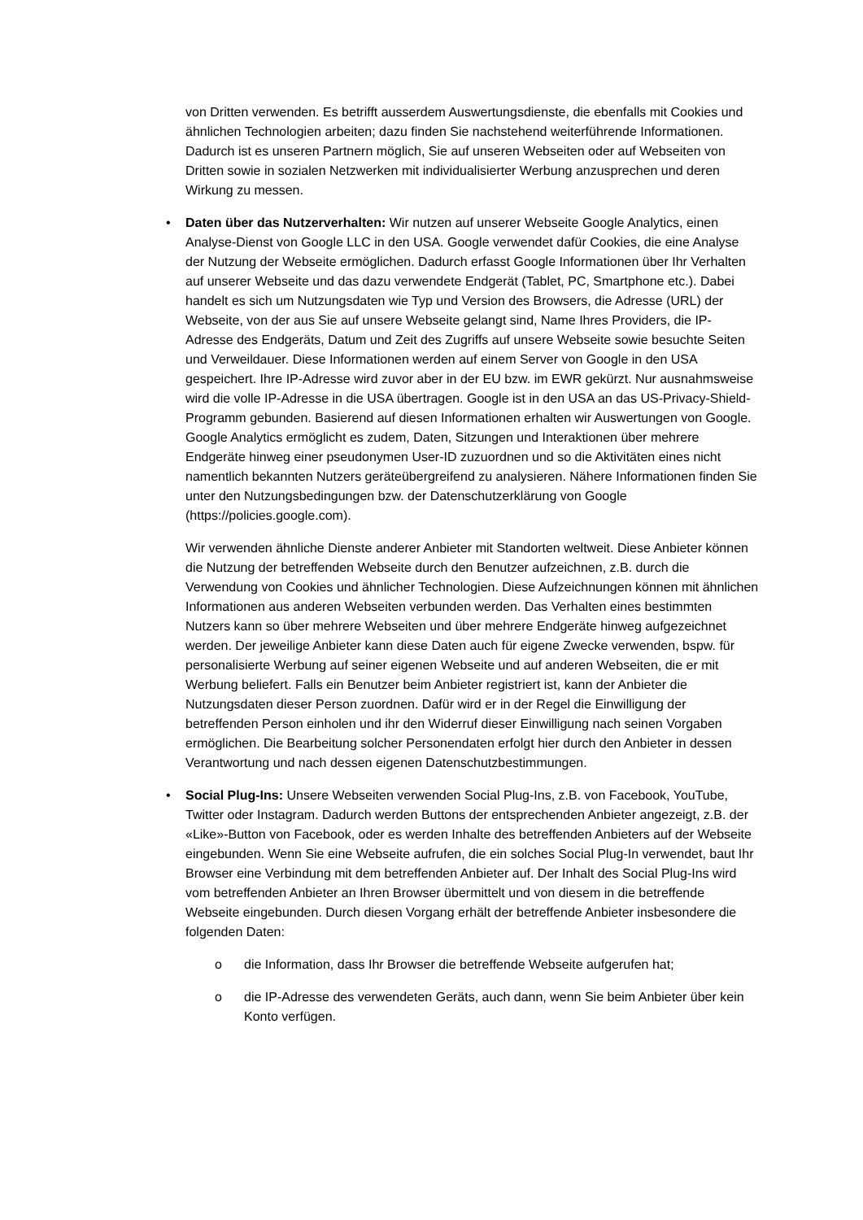von Dritten verwenden. Es betrifft ausserdem Auswertungsdienste, die ebenfalls mit Cookies und ähnlichen Technologien arbeiten; dazu finden Sie nachstehend weiterführende Informationen. Dadurch ist es unseren Partnern möglich, Sie auf unseren Webseiten oder auf Webseiten von Dritten sowie in sozialen Netzwerken mit individualisierter Werbung anzusprechen und deren Wirkung zu messen.
• Daten über das Nutzerverhalten: Wir nutzen auf unserer Webseite Google Analytics, einen Analyse-Dienst von Google LLC in den USA. Google verwendet dafür Cookies, die eine Analyse der Nutzung der Webseite ermöglichen. Dadurch erfasst Google Informationen über Ihr Verhalten auf unserer Webseite und das dazu verwendete Endgerät (Tablet, PC, Smartphone etc.). Dabei handelt es sich um Nutzungsdaten wie Typ und Version des Browsers, die Adresse (URL) der Webseite, von der aus Sie auf unsere Webseite gelangt sind, Name Ihres Providers, die IP-Adresse des Endgeräts, Datum und Zeit des Zugriffs auf unsere Webseite sowie besuchte Seiten und Verweildauer. Diese Informationen werden auf einem Server von Google in den USA gespeichert. Ihre IP-Adresse wird zuvor aber in der EU bzw. im EWR gekürzt. Nur ausnahmsweise wird die volle IP-Adresse in die USA übertragen. Google ist in den USA an das US-Privacy-Shield-Programm gebunden. Basierend auf diesen Informationen erhalten wir Auswertungen von Google. Google Analytics ermöglicht es zudem, Daten, Sitzungen und Interaktionen über mehrere Endgeräte hinweg einer pseudonymen User-ID zuzuordnen und so die Aktivitäten eines nicht namentlich bekannten Nutzers geräteübergreifend zu analysieren. Nähere Informationen finden Sie unter den Nutzungsbedingungen bzw. der Datenschutzerklärung von Google (https://policies.google.com).
Wir verwenden ähnliche Dienste anderer Anbieter mit Standorten weltweit. Diese Anbieter können die Nutzung der betreffenden Webseite durch den Benutzer aufzeichnen, z.B. durch die Verwendung von Cookies und ähnlicher Technologien. Diese Aufzeichnungen können mit ähnlichen Informationen aus anderen Webseiten verbunden werden. Das Verhalten eines bestimmten Nutzers kann so über mehrere Webseiten und über mehrere Endgeräte hinweg aufgezeichnet werden. Der jeweilige Anbieter kann diese Daten auch für eigene Zwecke verwenden, bspw. für personalisierte Werbung auf seiner eigenen Webseite und auf anderen Webseiten, die er mit Werbung beliefert. Falls ein Benutzer beim Anbieter registriert ist, kann der Anbieter die Nutzungsdaten dieser Person zuordnen. Dafür wird er in der Regel die Einwilligung der betreffenden Person einholen und ihr den Widerruf dieser Einwilligung nach seinen Vorgaben ermöglichen. Die Bearbeitung solcher Personendaten erfolgt hier durch den Anbieter in dessen Verantwortung und nach dessen eigenen Datenschutzbestimmungen.
• Social Plug-Ins: Unsere Webseiten verwenden Social Plug-Ins, z.B. von Facebook, YouTube, Twitter oder Instagram. Dadurch werden Buttons der entsprechenden Anbieter angezeigt, z.B. der «Like»-Button von Facebook, oder es werden Inhalte des betreffenden Anbieters auf der Webseite eingebunden. Wenn Sie eine Webseite aufrufen, die ein solches Social Plug-In verwendet, baut Ihr Browser eine Verbindung mit dem betreffenden Anbieter auf. Der Inhalt des Social Plug-Ins wird vom betreffenden Anbieter an Ihren Browser übermittelt und von diesem in die betreffende Webseite eingebunden. Durch diesen Vorgang erhält der betreffende Anbieter insbesondere die folgenden Daten:
o die Information, dass Ihr Browser die betreffende Webseite aufgerufen hat;
o die IP-Adresse des verwendeten Geräts, auch dann, wenn Sie beim Anbieter über kein Konto verfügen.